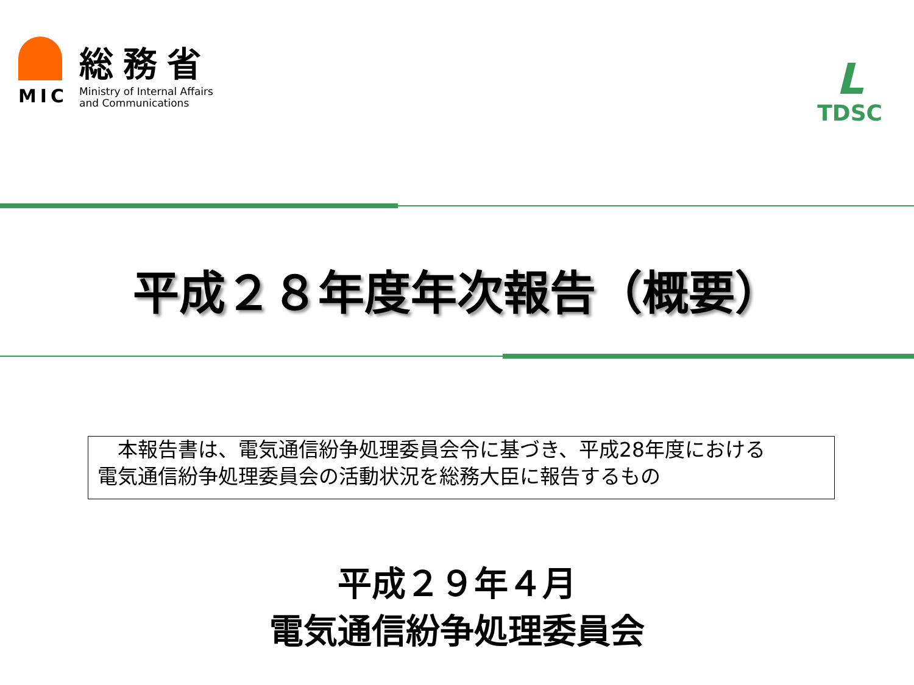MIC
総務省
Ministry of Internal Affairs
and Communications
L
TDSC
平成２８年度年次報告（概要）
　本報告書は、電気通信紛争処理委員会令に基づき、平成28年度における
電気通信紛争処理委員会の活動状況を総務大臣に報告するもの
平成２９年４月
電気通信紛争処理委員会